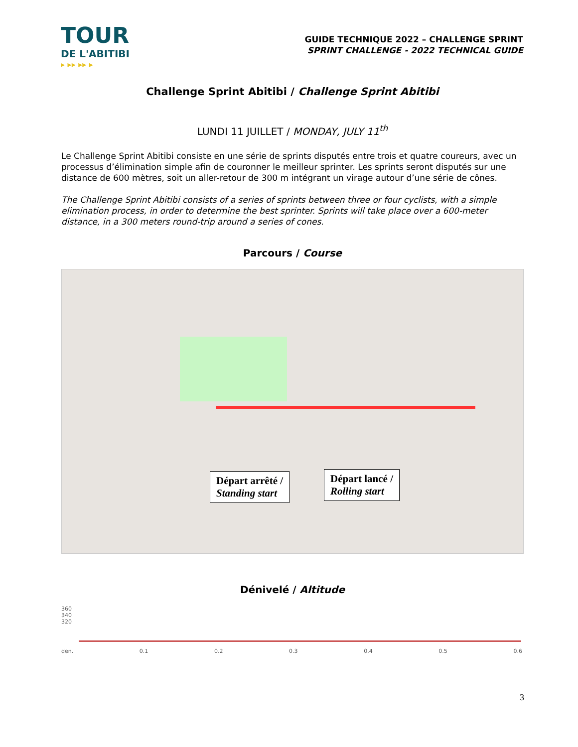TOUR
DE L'ABITIBI
▸ ▸▸ ▸▸ ▸
GUIDE TECHNIQUE 2022 – CHALLENGE SPRINT
SPRINT CHALLENGE - 2022 TECHNICAL GUIDE
Challenge Sprint Abitibi / Challenge Sprint Abitibi
LUNDI 11 JUILLET / MONDAY, JULY 11<sup>th</sup>
Le Challenge Sprint Abitibi consiste en une série de sprints disputés entre trois et quatre coureurs, avec un processus d’élimination simple afin de couronner le meilleur sprinter. Les sprints seront disputés sur une distance de 600 mètres, soit un aller-retour de 300 m intégrant un virage autour d’une série de cônes.
The Challenge Sprint Abitibi consists of a series of sprints between three or four cyclists, with a simple elimination process, in order to determine the best sprinter. Sprints will take place over a 600-meter distance, in a 300 meters round-trip around a series of cones.
Parcours / Course
Départ arrêté /
Standing start
Départ lancé /
Rolling start
Dénivelé / Altitude
360
340
320
den. 0.1 0.2 0.3 0.4 0.5 0.6
3